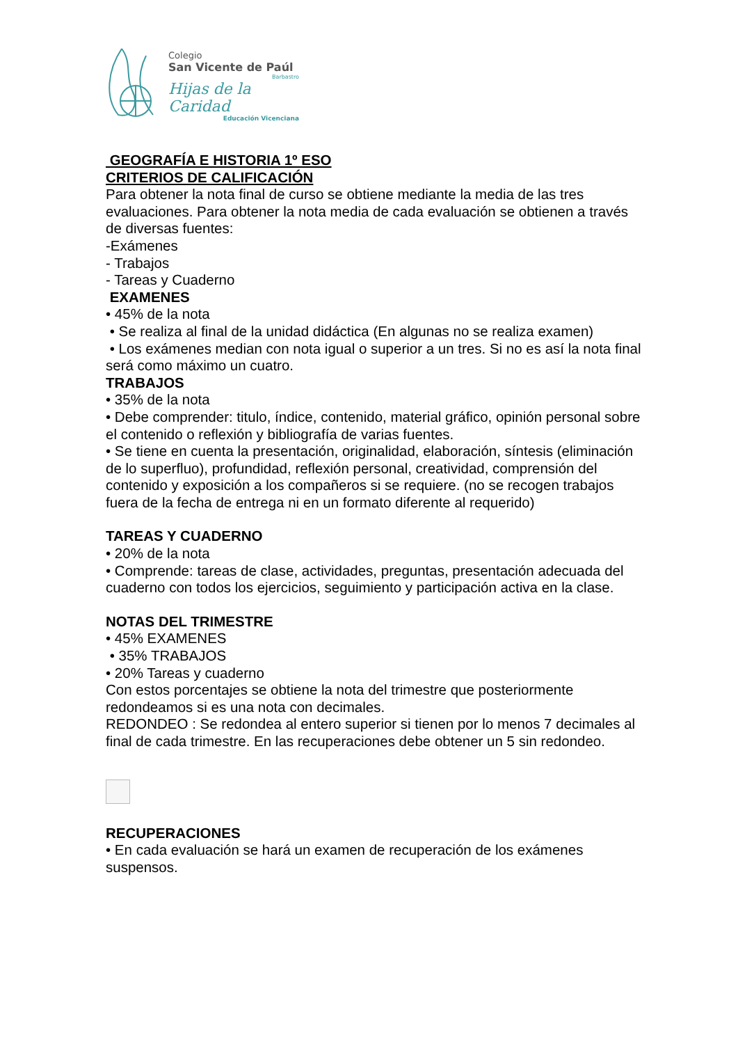Colegio
San Vicente de Paúl
Barbastro
Hijas de la Caridad
Educación Vicenciana
GEOGRAFÍA E HISTORIA 1º ESO
CRITERIOS DE CALIFICACIÓN
Para obtener la nota final de curso se obtiene mediante la media de las tres evaluaciones. Para obtener la nota media de cada evaluación se obtienen a través de diversas fuentes:
-Exámenes
- Trabajos
- Tareas y Cuaderno
EXAMENES
• 45% de la nota
• Se realiza al final de la unidad didáctica (En algunas no se realiza examen)
• Los exámenes median con nota igual o superior a un tres. Si no es así la nota final será como máximo un cuatro.
TRABAJOS
• 35% de la nota
• Debe comprender: titulo, índice, contenido, material gráfico, opinión personal sobre el contenido o reflexión y bibliografía de varias fuentes.
• Se tiene en cuenta la presentación, originalidad, elaboración, síntesis (eliminación de lo superfluo), profundidad, reflexión personal, creatividad, comprensión del contenido y exposición a los compañeros si se requiere. (no se recogen trabajos fuera de la fecha de entrega ni en un formato diferente al requerido)
TAREAS Y CUADERNO
• 20% de la nota
• Comprende: tareas de clase, actividades, preguntas, presentación adecuada del cuaderno con todos los ejercicios, seguimiento y participación activa en la clase.
NOTAS DEL TRIMESTRE
• 45% EXAMENES
• 35% TRABAJOS
• 20% Tareas y cuaderno
Con estos porcentajes se obtiene la nota del trimestre que posteriormente redondeamos si es una nota con decimales.
REDONDEO : Se redondea al entero superior si tienen por lo menos 7 decimales al final de cada trimestre. En las recuperaciones debe obtener un 5 sin redondeo.
RECUPERACIONES
• En cada evaluación se hará un examen de recuperación de los exámenes suspensos.